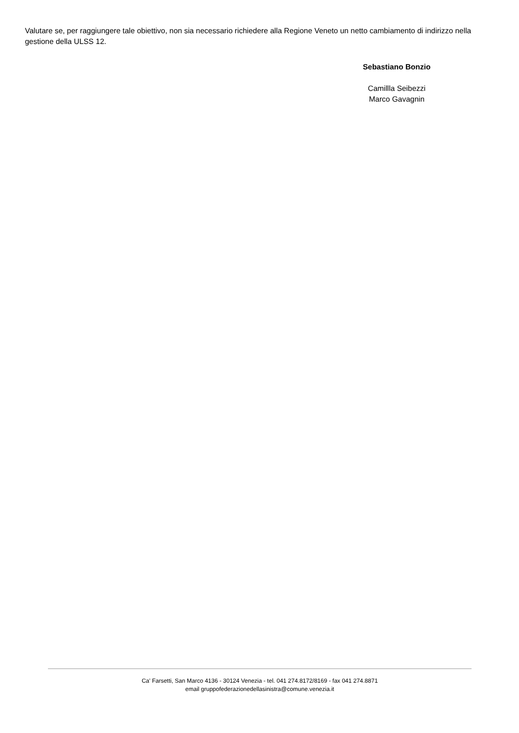Valutare se, per raggiungere tale obiettivo, non sia necessario richiedere alla Regione Veneto un netto cambiamento di indirizzo nella gestione della ULSS 12.
Sebastiano Bonzio
Camillla Seibezzi
Marco Gavagnin
Ca' Farsetti, San Marco 4136 - 30124 Venezia - tel. 041 274.8172/8169 - fax 041 274.8871
email gruppofederazionedellasinistra@comune.venezia.it